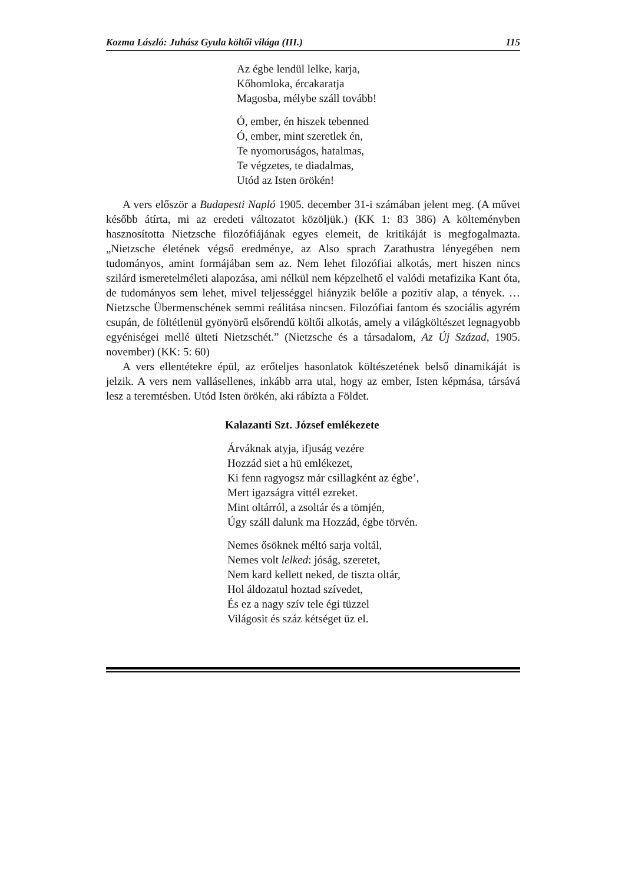Kozma László: Juhász Gyula költői világa (III.) 115
Az égbe lendül lelke, karja,
Kőhomloka, ércakaratja
Magosba, mélybe száll tovább!
Ó, ember, én hiszek tebenned
Ó, ember, mint szeretlek én,
Te nyomoruságos, hatalmas,
Te végzetes, te diadalmas,
Utód az Isten örökén!
A vers először a Budapesti Napló 1905. december 31-i számában jelent meg. (A művet később átírta, mi az eredeti változatot közöljük.) (KK 1: 83 386) A költeményben hasznosította Nietzsche filozófiájának egyes elemeit, de kritikáját is megfogalmazta. „Nietzsche életének végső eredménye, az Also sprach Zarathustra lényegében nem tudományos, amint formájában sem az. Nem lehet filozófiai alkotás, mert hiszen nincs szilárd ismeretelméleti alapozása, ami nélkül nem képzelhető el valódi metafizika Kant óta, de tudományos sem lehet, mivel teljességgel hiányzik belőle a pozitív alap, a tények. … Nietzsche Übermenschének semmi reálitása nincsen. Filozófiai fantom és szociális agyrém csupán, de föltétlenül gyönyörű elsőrendű költői alkotás, amely a világköltészet legnagyobb egyéniségei mellé ülteti Nietzschét.” (Nietzsche és a társadalom, Az Új Század, 1905. november) (KK: 5: 60)
A vers ellentétekre épül, az erőteljes hasonlatok költészetének belső dinamikáját is jelzik. A vers nem vallásellenes, inkább arra utal, hogy az ember, Isten képmása, társává lesz a teremtésben. Utód Isten örökén, aki rábízta a Földet.
Kalazanti Szt. József emlékezete
Árváknak atyja, ifjuság vezére
Hozzád siet a hü emlékezet,
Ki fenn ragyogsz már csillagként az égbe’,
Mert igazságra vittél ezreket.
Mint oltárról, a zsoltár és a tömjén,
Úgy száll dalunk ma Hozzád, égbe törvén.
Nemes ősöknek méltó sarja voltál,
Nemes volt lelked: jóság, szeretet,
Nem kard kellett neked, de tiszta oltár,
Hol áldozatul hoztad szívedet,
És ez a nagy szív tele égi tüzzel
Világosit és száz kétséget üz el.